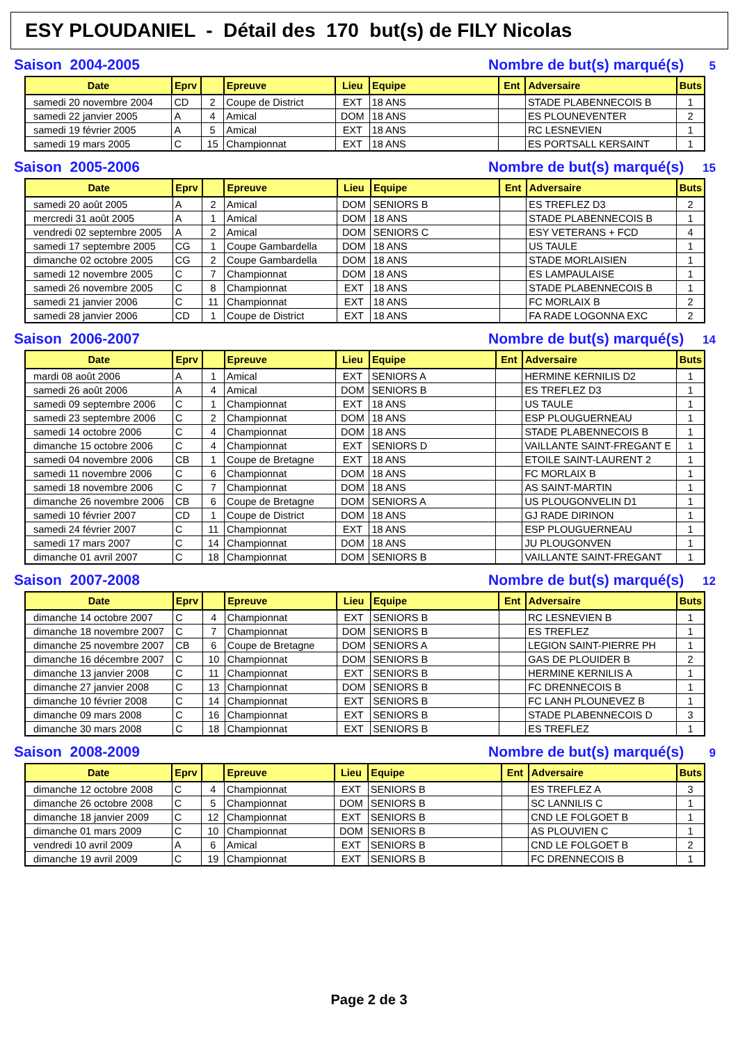ESY PLOUDANIEL - Détail des 170 but(s) de FILY Nicolas
Saison 2004-2005 Nombre de but(s) marqué(s) 5
| Date | Eprv | | Epreuve | Lieu | Equipe | Ent | Adversaire | Buts |
| --- | --- | --- | --- | --- | --- | --- | --- | --- |
| samedi 20 novembre 2004 | CD | 2 | Coupe de District | EXT | 18 ANS | | STADE PLABENNECOIS B | 1 |
| samedi 22 janvier 2005 | A | 4 | Amical | DOM | 18 ANS | | ES PLOUNEVENTER | 2 |
| samedi 19 février 2005 | A | 5 | Amical | EXT | 18 ANS | | RC LESNEVIEN | 1 |
| samedi 19 mars 2005 | C | 15 | Championnat | EXT | 18 ANS | | ES PORTSALL KERSAINT | 1 |
Saison 2005-2006 Nombre de but(s) marqué(s) 15
| Date | Eprv | | Epreuve | Lieu | Equipe | Ent | Adversaire | Buts |
| --- | --- | --- | --- | --- | --- | --- | --- | --- |
| samedi 20 août 2005 | A | 2 | Amical | DOM | SENIORS B | | ES TREFLEZ D3 | 2 |
| mercredi 31 août 2005 | A | 1 | Amical | DOM | 18 ANS | | STADE PLABENNECOIS B | 1 |
| vendredi 02 septembre 2005 | A | 2 | Amical | DOM | SENIORS C | | ESY VETERANS + FCD | 4 |
| samedi 17 septembre 2005 | CG | 1 | Coupe Gambardella | DOM | 18 ANS | | US TAULE | 1 |
| dimanche 02 octobre 2005 | CG | 2 | Coupe Gambardella | DOM | 18 ANS | | STADE MORLAISIEN | 1 |
| samedi 12 novembre 2005 | C | 7 | Championnat | DOM | 18 ANS | | ES LAMPAULAISE | 1 |
| samedi 26 novembre 2005 | C | 8 | Championnat | EXT | 18 ANS | | STADE PLABENNECOIS B | 1 |
| samedi 21 janvier 2006 | C | 11 | Championnat | EXT | 18 ANS | | FC MORLAIX B | 2 |
| samedi 28 janvier 2006 | CD | 1 | Coupe de District | EXT | 18 ANS | | FA RADE LOGONNA EXC | 2 |
Saison 2006-2007 Nombre de but(s) marqué(s) 14
| Date | Eprv | | Epreuve | Lieu | Equipe | Ent | Adversaire | Buts |
| --- | --- | --- | --- | --- | --- | --- | --- | --- |
| mardi 08 août 2006 | A | 1 | Amical | EXT | SENIORS A | | HERMINE KERNILIS D2 | 1 |
| samedi 26 août 2006 | A | 4 | Amical | DOM | SENIORS B | | ES TREFLEZ D3 | 1 |
| samedi 09 septembre 2006 | C | 1 | Championnat | EXT | 18 ANS | | US TAULE | 1 |
| samedi 23 septembre 2006 | C | 2 | Championnat | DOM | 18 ANS | | ESP PLOUGUERNEAU | 1 |
| samedi 14 octobre 2006 | C | 4 | Championnat | DOM | 18 ANS | | STADE PLABENNECOIS B | 1 |
| dimanche 15 octobre 2006 | C | 4 | Championnat | EXT | SENIORS D | | VAILLANTE SAINT-FREGANT E | 1 |
| samedi 04 novembre 2006 | CB | 1 | Coupe de Bretagne | EXT | 18 ANS | | ETOILE SAINT-LAURENT 2 | 1 |
| samedi 11 novembre 2006 | C | 6 | Championnat | DOM | 18 ANS | | FC MORLAIX B | 1 |
| samedi 18 novembre 2006 | C | 7 | Championnat | DOM | 18 ANS | | AS SAINT-MARTIN | 1 |
| dimanche 26 novembre 2006 | CB | 6 | Coupe de Bretagne | DOM | SENIORS A | | US PLOUGONVELIN D1 | 1 |
| samedi 10 février 2007 | CD | 1 | Coupe de District | DOM | 18 ANS | | GJ RADE DIRINON | 1 |
| samedi 24 février 2007 | C | 11 | Championnat | EXT | 18 ANS | | ESP PLOUGUERNEAU | 1 |
| samedi 17 mars 2007 | C | 14 | Championnat | DOM | 18 ANS | | JU PLOUGONVEN | 1 |
| dimanche 01 avril 2007 | C | 18 | Championnat | DOM | SENIORS B | | VAILLANTE SAINT-FREGANT | 1 |
Saison 2007-2008 Nombre de but(s) marqué(s) 12
| Date | Eprv | | Epreuve | Lieu | Equipe | Ent | Adversaire | Buts |
| --- | --- | --- | --- | --- | --- | --- | --- | --- |
| dimanche 14 octobre 2007 | C | 4 | Championnat | EXT | SENIORS B | | RC LESNEVIEN B | 1 |
| dimanche 18 novembre 2007 | C | 7 | Championnat | DOM | SENIORS B | | ES TREFLEZ | 1 |
| dimanche 25 novembre 2007 | CB | 6 | Coupe de Bretagne | DOM | SENIORS A | | LEGION SAINT-PIERRE PH | 1 |
| dimanche 16 décembre 2007 | C | 10 | Championnat | DOM | SENIORS B | | GAS DE PLOUIDER B | 2 |
| dimanche 13 janvier 2008 | C | 11 | Championnat | EXT | SENIORS B | | HERMINE KERNILIS A | 1 |
| dimanche 27 janvier 2008 | C | 13 | Championnat | DOM | SENIORS B | | FC DRENNECOIS B | 1 |
| dimanche 10 février 2008 | C | 14 | Championnat | EXT | SENIORS B | | FC LANH PLOUNEVEZ B | 1 |
| dimanche 09 mars 2008 | C | 16 | Championnat | EXT | SENIORS B | | STADE PLABENNECOIS D | 3 |
| dimanche 30 mars 2008 | C | 18 | Championnat | EXT | SENIORS B | | ES TREFLEZ | 1 |
Saison 2008-2009 Nombre de but(s) marqué(s) 9
| Date | Eprv | | Epreuve | Lieu | Equipe | Ent | Adversaire | Buts |
| --- | --- | --- | --- | --- | --- | --- | --- | --- |
| dimanche 12 octobre 2008 | C | 4 | Championnat | EXT | SENIORS B | | ES TREFLEZ A | 3 |
| dimanche 26 octobre 2008 | C | 5 | Championnat | DOM | SENIORS B | | SC LANNILIS C | 1 |
| dimanche 18 janvier 2009 | C | 12 | Championnat | EXT | SENIORS B | | CND LE FOLGOET B | 1 |
| dimanche 01 mars 2009 | C | 10 | Championnat | DOM | SENIORS B | | AS PLOUVIEN C | 1 |
| vendredi 10 avril 2009 | A | 6 | Amical | EXT | SENIORS B | | CND LE FOLGOET B | 2 |
| dimanche 19 avril 2009 | C | 19 | Championnat | EXT | SENIORS B | | FC DRENNECOIS B | 1 |
Page 2 de 3